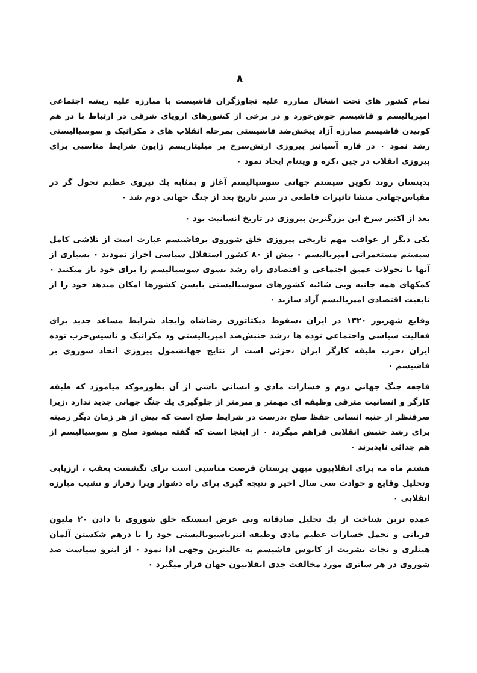۸
تمام کشور های تحت اشغال مبارزه علیه تجاوزگران فاشیست با مبارزه علیه ریشه اجتماعی امپریالیسم و فاشیسم جوش‌خورد و در برخی از کشورهای اروپای شرقی در ارتباط با در هم کوبیدن فاشیسم مبارزه آزاد یبخش‌ضد فاشیستی بمرحله انقلاب های د مکراتیک و سوسیالیستی رشد نمود ۰ در قاره آسیانیز پیروزی ارتش‌سرخ بر میلیتاریسم ژاپون شرایط مناسبی برای پیروزی انقلاب در چین ،کره و ویتنام ایجاد نمود ۰
بدینسان روند تکوین سیستم جهانی سوسیالیسم آغاز و بمثابه یك نیروی عظیم تحول گر در مقیاس‌جهانی منشا تاثیرات قاطعی در سیر تاریخ بعد از جنگ جهانی دوم شد ۰
بعد از اکتبر سرخ این بزرگترین پیروزی در تاریخ انسانیت بود ۰
یکی دیگر از عواقب مهم تاریخی پیروزی خلق شوروی برفاشیسم عبارت است از تلاشی کامل سیستم مستعمراتی امپریالیسم ۰ بیش از ۸۰ کشور استقلال سیاسی احراز نمودند ۰ بسیاری از آنها با تحولات عمیق اجتماعی و اقتصادی راه رشد بسوی سوسیالیسم را برای خود باز میکنند ۰ کمکهای همه جانبه وبی شائبه کشورهای سوسیالیستی بایسن کشورها امکان میدهد خود را از تابعیت اقتصادی امپریالیسم آزاد سازند ۰
وقایع شهریور ۱۳۲۰ در ایران ،سقوط دیکتاتوری رضاشاه وایجاد شرایط مساعد جدید برای فعالیت سیاسی واجتماعی توده ها ،رشد جنبش‌ضد امپریالیستی ود مکراتیک و تاسیس‌حزب توده ایران ،حزب طبقه کارگر ایران ،جزئی است از نتایج جهانشمول پیروزی اتحاد شوروی بر فاشیسم ۰
فاجعه جنگ جهانی دوم و خسارات مادی و انسانی ناشی از آن بطورموکد میاموزد که طبقه کارگر و انسانیت مترقی وظیفه ای مهمتر و مبرمتر از جلوگیری یك جنگ جهانی جدید ندارد ،زیرا صرفنظر از جنبه انسانی حفظ صلح ،درست در شرایط صلح است که بیش از هر زمان دیگر زمینه برای رشد جنبش انقلابی فراهم میگردد ۰ از اینجا است که گفته میشود صلح و سوسیالیسم از هم جدائی ناپذیرند ۰
هشتم ماه مه برای انقلابیون میهن پرستان فرصت مناسبی است برای نگشست بعقب ، ارزیابی وتحلیل وقایع و حوادث سی سال اخیر و نتیجه گیری برای راه دشوار وپرا زفراز و نشیب مبارزه انقلابی ۰
عمده ترین شناخت از یك تحلیل صادقانه وبی غرض اینستکه خلق شوروی با دادن ۲۰ ملیون قربانی و تحمل خسارات عظیم مادی وظیفه انترناسیونالیستی خود را با درهم شکستن آلمان هیتلری و نجات بشریت از کابوس فاشیسم به عالیترین وجهی ادا نمود ۰ از اینرو سیاست ضد شوروی در هر ساتری مورد مخالفت جدی انقلابیون جهان قرار میگیرد ۰